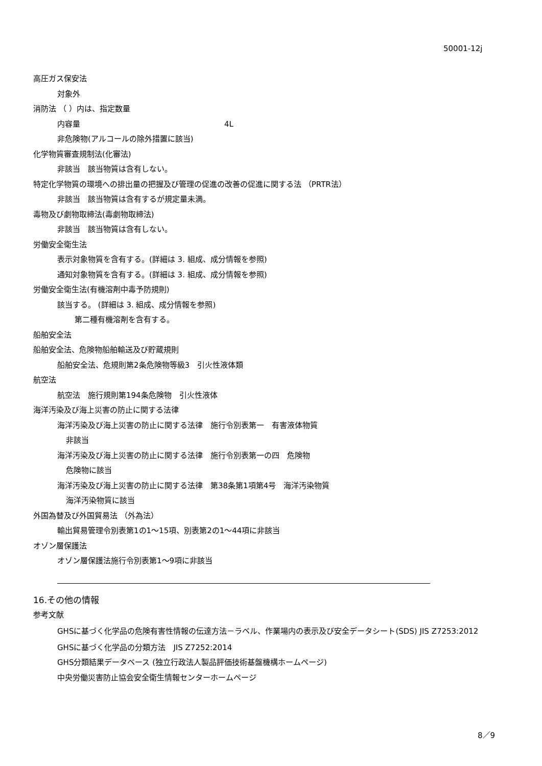50001-12j
高圧ガス保安法
対象外
消防法 （ ）内は、指定数量
内容量 4L
非危険物(アルコールの除外措置に該当)
化学物質審査規制法(化審法)
非該当　該当物質は含有しない。
特定化学物質の環境への排出量の把握及び管理の促進の改善の促進に関する法 （PRTR法）
非該当　該当物質は含有するが規定量未満。
毒物及び劇物取締法(毒劇物取締法)
非該当　該当物質は含有しない。
労働安全衛生法
表示対象物質を含有する。(詳細は 3. 組成、成分情報を参照)
通知対象物質を含有する。(詳細は 3. 組成、成分情報を参照)
労働安全衛生法(有機溶剤中毒予防規則)
該当する。 (詳細は 3. 組成、成分情報を参照)
第二種有機溶剤を含有する。
船舶安全法
船舶安全法、危険物船舶輸送及び貯蔵規則
船舶安全法、危規則第2条危険物等級3　引火性液体類
航空法
航空法　施行規則第194条危険物　引火性液体
海洋汚染及び海上災害の防止に関する法律
海洋汚染及び海上災害の防止に関する法律　施行令別表第一　有害液体物質
非該当
海洋汚染及び海上災害の防止に関する法律　施行令別表第一の四　危険物
危険物に該当
海洋汚染及び海上災害の防止に関する法律　第38条第1項第4号　海洋汚染物質
海洋汚染物質に該当
外国為替及び外国貿易法 （外為法）
輸出貿易管理令別表第1の1～15項、別表第2の1～44項に非該当
オゾン層保護法
オゾン層保護法施行令別表第1～9項に非該当
16.その他の情報
参考文献
GHSに基づく化学品の危険有害性情報の伝達方法－ラベル、作業場内の表示及び安全データシート(SDS) JIS Z7253:2012
GHSに基づく化学品の分類方法　JIS Z7252:2014
GHS分類結果データベース (独立行政法人製品評価技術基盤機構ホームページ)
中央労働災害防止協会安全衛生情報センターホームページ
8／9